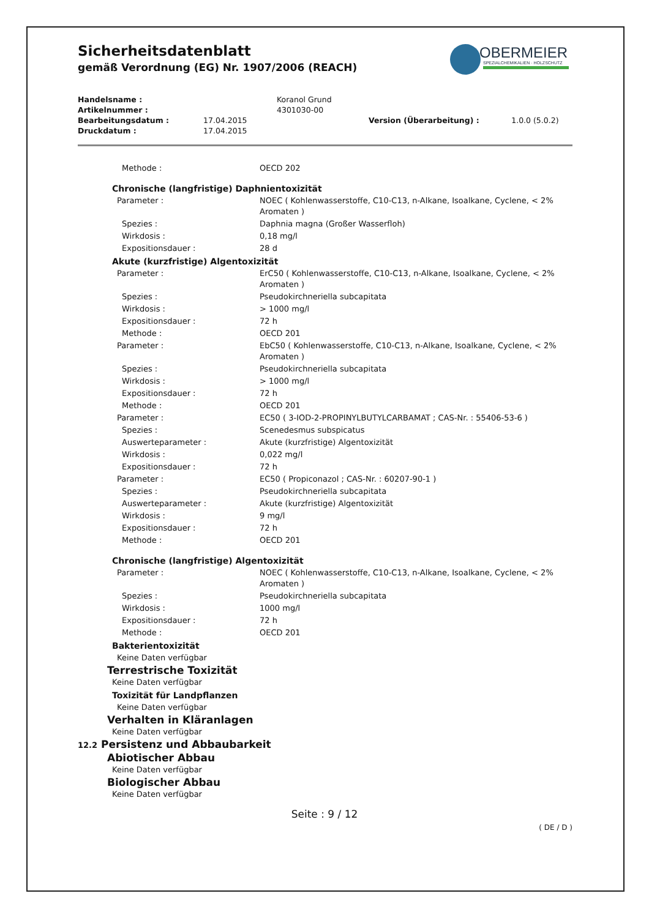OBERMEIER
SPEZIALCHEMIKALIEN · HOLZSCHUTZ
Sicherheitsdatenblatt
gemäß Verordnung (EG) Nr. 1907/2006 (REACH)
| Handelsname : | | Koranol Grund | | |
| Artikelnummer : | | 4301030-00 | | |
| Bearbeitungsdatum : | 17.04.2015 | | Version (Überarbeitung) : | 1.0.0 (5.0.2) |
| Druckdatum : | 17.04.2015 | | | |
| Methode : | OECD 202 |
| Chronische (langfristige) Daphnientoxizität | |
| Parameter : | NOEC ( Kohlenwasserstoffe, C10-C13, n-Alkane, Isoalkane, Cyclene, < 2% Aromaten ) |
| Spezies : | Daphnia magna (Großer Wasserfloh) |
| Wirkdosis : | 0,18 mg/l |
| Expositionsdauer : | 28 d |
| Akute (kurzfristige) Algentoxizität | |
| Parameter : | ErC50 ( Kohlenwasserstoffe, C10-C13, n-Alkane, Isoalkane, Cyclene, < 2% Aromaten ) |
| Spezies : | Pseudokirchneriella subcapitata |
| Wirkdosis : | > 1000 mg/l |
| Expositionsdauer : | 72 h |
| Methode : | OECD 201 |
| Parameter : | EbC50 ( Kohlenwasserstoffe, C10-C13, n-Alkane, Isoalkane, Cyclene, < 2% Aromaten ) |
| Spezies : | Pseudokirchneriella subcapitata |
| Wirkdosis : | > 1000 mg/l |
| Expositionsdauer : | 72 h |
| Methode : | OECD 201 |
| Parameter : | EC50 ( 3-IOD-2-PROPINYLBUTYLCARBAMAT ; CAS-Nr. : 55406-53-6 ) |
| Spezies : | Scenedesmus subspicatus |
| Auswerteparameter : | Akute (kurzfristige) Algentoxizität |
| Wirkdosis : | 0,022 mg/l |
| Expositionsdauer : | 72 h |
| Parameter : | EC50 ( Propiconazol ; CAS-Nr. : 60207-90-1 ) |
| Spezies : | Pseudokirchneriella subcapitata |
| Auswerteparameter : | Akute (kurzfristige) Algentoxizität |
| Wirkdosis : | 9 mg/l |
| Expositionsdauer : | 72 h |
| Methode : | OECD 201 |
| Chronische (langfristige) Algentoxizität | |
| Parameter : | NOEC ( Kohlenwasserstoffe, C10-C13, n-Alkane, Isoalkane, Cyclene, < 2% Aromaten ) |
| Spezies : | Pseudokirchneriella subcapitata |
| Wirkdosis : | 1000 mg/l |
| Expositionsdauer : | 72 h |
| Methode : | OECD 201 |
| Bakterientoxizität | |
| Keine Daten verfügbar | |
| Terrestrische Toxizität | |
| Keine Daten verfügbar | |
| Toxizität für Landpflanzen | |
| Keine Daten verfügbar | |
| Verhalten in Kläranlagen | |
| Keine Daten verfügbar | |
| 12.2 Persistenz und Abbaubarkeit | |
| Abiotischer Abbau | |
| Keine Daten verfügbar | |
| Biologischer Abbau | |
| Keine Daten verfügbar | |
Seite : 9 / 12
( DE / D )